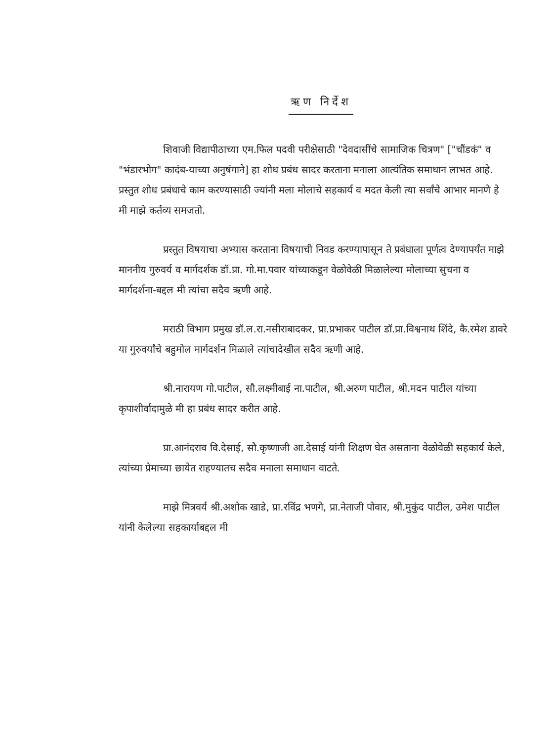ऋण निर्देश
शिवाजी विद्यापीठाच्या एम.फिल पदवी परीक्षेसाठी "देवदासींचे सामाजिक चित्रण" ["चौंडकं" व "भंडारभोग" कादंब-याच्या अनुषंगाने] हा शोध प्रबंध सादर करताना मनाला आत्यंतिक समाधान लाभत आहे. प्रस्तुत शोध प्रबंधाचे काम करण्यासाठी ज्यांनी मला मोलाचे सहकार्य व मदत केली त्या सर्वांचे आभार मानणे हे मी माझे कर्तव्य समजतो.
प्रस्तुत विषयाचा अभ्यास करताना विषयाची निवड करण्यापासून ते प्रबंधाला पूर्णत्व देण्यापर्यंत माझे माननीय गुरुवर्य व मार्गदर्शक डॉ.प्रा. गो.मा.पवार यांच्याकडून वेळोवेळी मिळालेल्या मोलाच्या सुचना व मार्गदर्शना-बद्दल मी त्यांचा सदैव ऋणी आहे.
मराठी विभाग प्रमुख डॉ.ल.रा.नसीराबादकर, प्रा.प्रभाकर पाटील डॉ.प्रा.विश्वनाथ शिंदे, कै.रमेश डावरे या गुरुवर्यांचे बहुमोल मार्गदर्शन मिळाले त्यांचादेखील सदैव ऋणी आहे.
श्री.नारायण गो.पाटील, सौ.लक्ष्मीबाई ना.पाटील, श्री.अरुण पाटील, श्री.मदन पाटील यांच्या कृपाशीर्वादामुळे मी हा प्रबंध सादर करीत आहे.
प्रा.आनंदराव वि.देसाई, सौ.कृष्णाजी आ.देसाई यांनी शिक्षण घेत असताना वेळोवेळी सहकार्य केले, त्यांच्या प्रेमाच्या छायेत राहण्यातच सदैव मनाला समाधान वाटते.
माझे मित्रवर्य श्री.अशोक खाडे, प्रा.रविंद्र भणगे, प्रा.नेताजी पोवार, श्री.मुकुंद पाटील, उमेश पाटील यांनी केलेल्या सहकार्याबद्दल मी